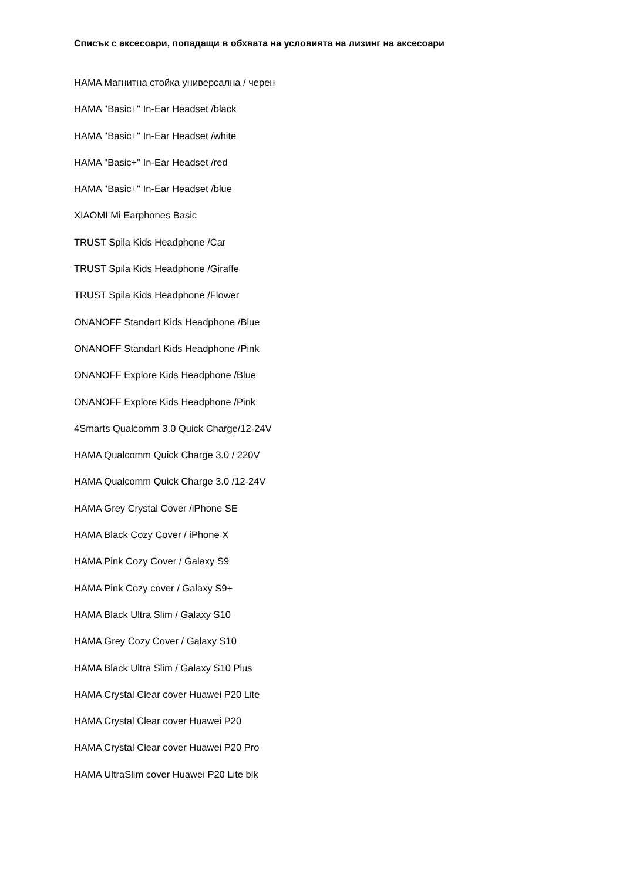Списък с аксесоари, попадащи в обхвата на условията на лизинг на аксесоари
HAMA Магнитна стойка универсална / черен
HAMA "Basic+" In-Ear Headset /black
HAMA "Basic+" In-Ear Headset /white
HAMA "Basic+" In-Ear Headset /red
HAMA "Basic+" In-Ear Headset /blue
XIAOMI Mi Earphones Basic
TRUST Spila Kids Headphone /Car
TRUST Spila Kids Headphone /Giraffe
TRUST Spila Kids Headphone /Flower
ONANOFF Standart Kids Headphone /Blue
ONANOFF Standart Kids Headphone /Pink
ONANOFF Explore Kids Headphone /Blue
ONANOFF Explore Kids Headphone /Pink
4Smarts Qualcomm 3.0 Quick Charge/12-24V
HAMA Qualcomm Quick Charge 3.0 / 220V
HAMA Qualcomm Quick Charge 3.0 /12-24V
HAMA Grey Crystal Cover /iPhone SE
HAMA Black Cozy Cover / iPhone X
HAMA Pink Cozy Cover / Galaxy S9
HAMA Pink Cozy cover / Galaxy S9+
HAMA Black Ultra Slim / Galaxy S10
HAMA Grey Cozy Cover / Galaxy S10
HAMA Black Ultra Slim / Galaxy S10 Plus
HAMA Crystal Clear cover Huawei P20 Lite
HAMA Crystal Clear cover Huawei P20
HAMA Crystal Clear cover Huawei P20 Pro
HAMA UltraSlim cover Huawei P20 Lite blk